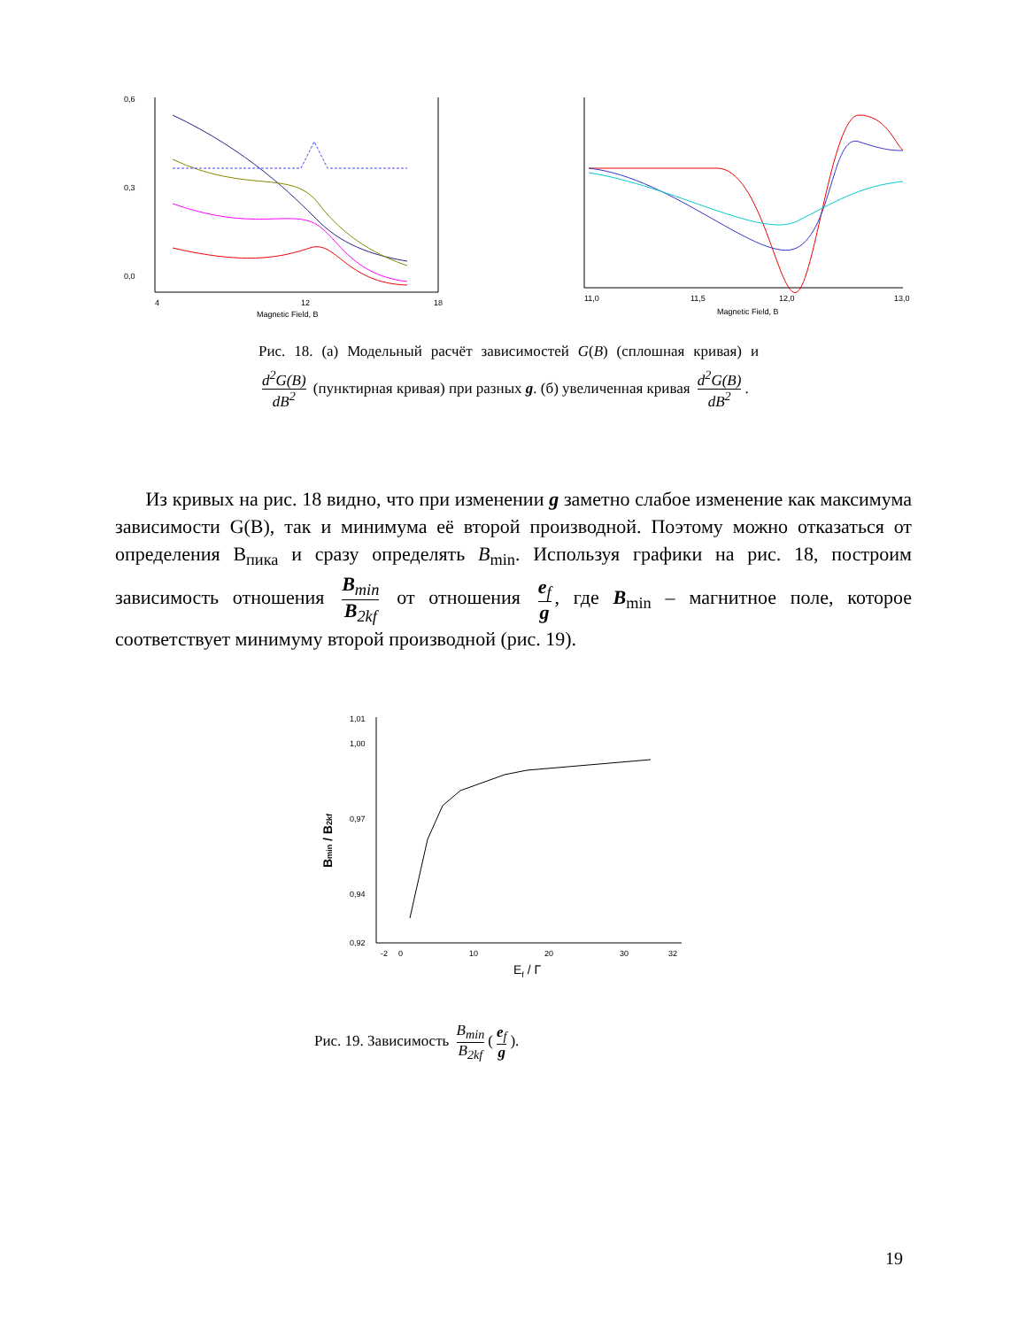0,6
0,3
0,0
4
12
18
Magnetic Field, B
11,0
11,5
12,0
13,0
Magnetic Field, B
Рис. 18. (а) Модельный расчёт зависимостей G(B) (сплошная кривая) и d<sup>2</sup>G(B) dB<sup>2</sup> (пунктирная кривая) при разных g. (б) увеличенная кривая d<sup>2</sup>G(B) dB<sup>2</sup>.
Из кривых на рис. 18 видно, что при изменении g заметно слабое изменение как максимума зависимости G(B), так и минимума её второй производной. Поэтому можно отказаться от определения B<sub>пика</sub> и сразу определять B<sub>min</sub>. Используя графики на рис. 18, построим зависимость отношения B<sub>min</sub> B<sub>2kf</sub> от отношения e<sub>f</sub> g, где B<sub>min</sub> – магнитное поле, которое соответствует минимуму второй производной (рис. 19).
1,01
1,00
0,97
0,94
0,92
-2
0
10
20
30
32
Ef / Г
Bmin / B2kf
Рис. 19. Зависимость B<sub>min</sub> B<sub>2kf</sub> (e<sub>f</sub> g).
19